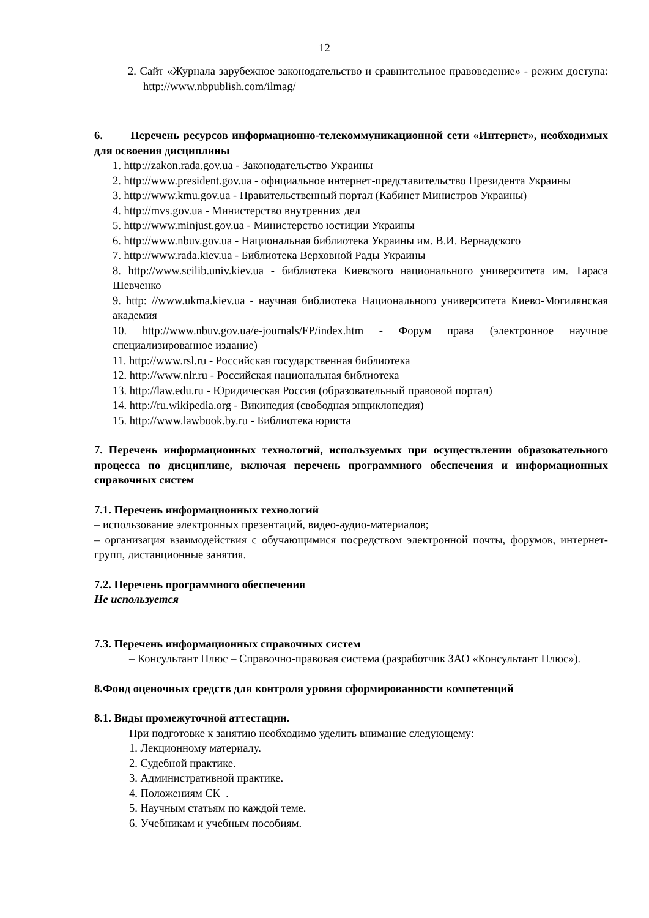12
2. Сайт «Журнала зарубежное законодательство и сравнительное правоведение» - режим доступа: http://www.nbpublish.com/ilmag/
6. Перечень ресурсов информационно-телекоммуникационной сети «Интернет», необходимых для освоения дисциплины
1. http://zakon.rada.gov.ua - Законодательство Украины
2. http://www.president.gov.ua - официальное интернет-представительство Президента Украины
3. http://www.kmu.gov.ua - Правительственный портал (Кабинет Министров Украины)
4. http://mvs.gov.ua - Министерство внутренних дел
5. http://www.minjust.gov.ua - Министерство юстиции Украины
6. http://www.nbuv.gov.ua - Национальная библиотека Украины им. В.И. Вернадского
7. http://www.rada.kiev.ua - Библиотека Верховной Рады Украины
8. http://www.scilib.univ.kiev.ua - библиотека Киевского национального университета им. Тараса Шевченко
9. http: //www.ukma.kiev.ua - научная библиотека Национального университета Киево-Могилянская академия
10. http://www.nbuv.gov.ua/e-journals/FP/index.htm - Форум права (электронное научное специализированное издание)
11. http://www.rsl.ru - Российская государственная библиотека
12. http://www.nlr.ru - Российская национальная библиотека
13. http://law.edu.ru - Юридическая Россия (образовательный правовой портал)
14. http://ru.wikipedia.org - Википедия (свободная энциклопедия)
15. http://www.lawbook.by.ru - Библиотека юриста
7. Перечень информационных технологий, используемых при осуществлении образовательного процесса по дисциплине, включая перечень программного обеспечения и информационных справочных систем
7.1. Перечень информационных технологий
– использование электронных презентаций, видео-аудио-материалов;
– организация взаимодействия с обучающимися посредством электронной почты, форумов, интернет-групп, дистанционные занятия.
7.2. Перечень программного обеспечения
Не используется
7.3. Перечень информационных справочных систем
– Консультант Плюс – Справочно-правовая система (разработчик ЗАО «Консультант Плюс»).
8.Фонд оценочных средств для контроля уровня сформированности компетенций
8.1. Виды промежуточной аттестации.
При подготовке к занятию необходимо уделить внимание следующему:
1. Лекционному материалу.
2. Судебной практике.
3. Административной практике.
4. Положениям СК .
5. Научным статьям по каждой теме.
6. Учебникам и учебным пособиям.